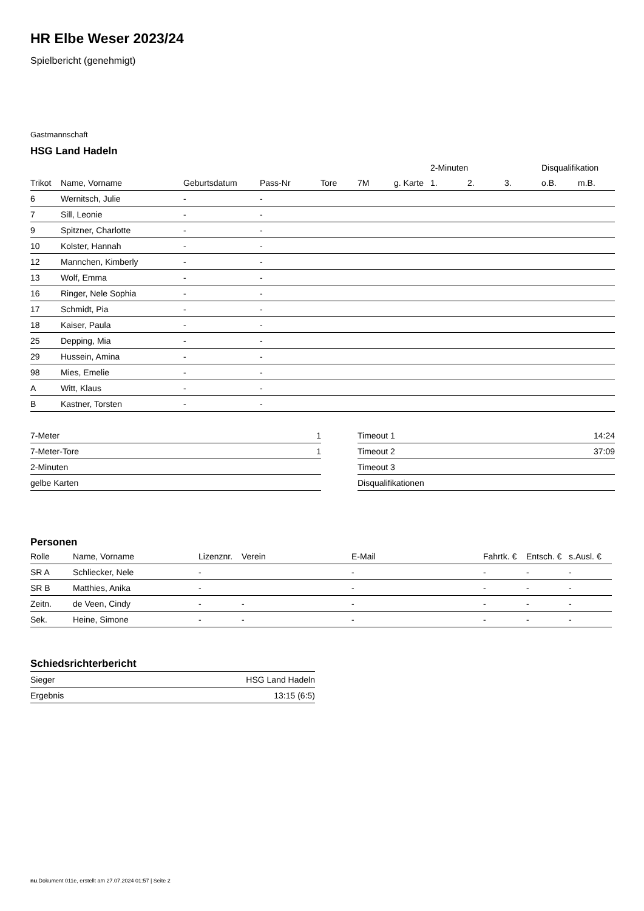HR Elbe Weser 2023/24
Spielbericht (genehmigt)
Gastmannschaft
HSG Land Hadeln
| | | | | | | | 2-Minuten | | | Disqualifikation | |
| --- | --- | --- | --- | --- | --- | --- | --- | --- | --- | --- | --- |
| Trikot | Name, Vorname | Geburtsdatum | Pass-Nr | Tore | 7M | g. Karte | 1. | 2. | 3. | o.B. | m.B. |
| 6 | Wernitsch, Julie | - | - | | | | | | | | |
| 7 | Sill, Leonie | - | - | | | | | | | | |
| 9 | Spitzner, Charlotte | - | - | | | | | | | | |
| 10 | Kolster, Hannah | - | - | | | | | | | | |
| 12 | Mannchen, Kimberly | - | - | | | | | | | | |
| 13 | Wolf, Emma | - | - | | | | | | | | |
| 16 | Ringer, Nele Sophia | - | - | | | | | | | | |
| 17 | Schmidt, Pia | - | - | | | | | | | | |
| 18 | Kaiser, Paula | - | - | | | | | | | | |
| 25 | Depping, Mia | - | - | | | | | | | | |
| 29 | Hussein, Amina | - | - | | | | | | | | |
| 98 | Mies, Emelie | - | - | | | | | | | | |
| A | Witt, Klaus | - | - | | | | | | | | |
| B | Kastner, Torsten | - | - | | | | | | | | |
| 7-Meter | 1 |
| 7-Meter-Tore | 1 |
| 2-Minuten | |
| gelbe Karten | |
| Timeout 1 | 14:24 |
| Timeout 2 | 37:09 |
| Timeout 3 | |
| Disqualifikationen | |
Personen
| Rolle | Name, Vorname | Lizenznr. | Verein | E-Mail | Fahrtk. € | Entsch. € | s.Ausl. € |
| --- | --- | --- | --- | --- | --- | --- | --- |
| SR A | Schliecker, Nele | - | | - | - | - | - |
| SR B | Matthies, Anika | - | | - | - | - | - |
| Zeitn. | de Veen, Cindy | - | - | - | - | - | - |
| Sek. | Heine, Simone | - | - | - | - | - | - |
Schiedsrichterbericht
| Sieger | HSG Land Hadeln |
| Ergebnis | 13:15 (6:5) |
nu.Dokument 011e, erstellt am 27.07.2024 01:57 | Seite 2